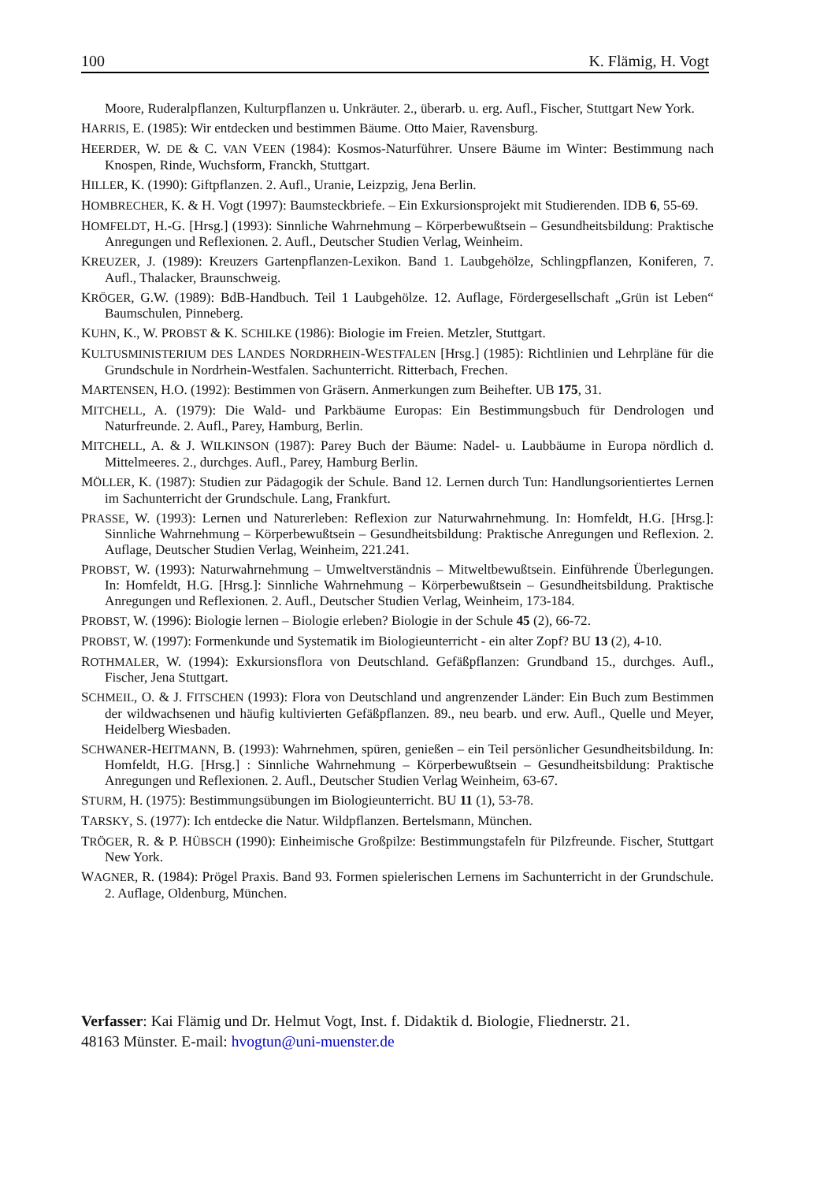100 K. Flämig, H. Vogt
Moore, Ruderalpflanzen, Kulturpflanzen u. Unkräuter. 2., überarb. u. erg. Aufl., Fischer, Stuttgart New York.
HARRIS, E. (1985): Wir entdecken und bestimmen Bäume. Otto Maier, Ravensburg.
HEERDER, W. DE & C. VAN VEEN (1984): Kosmos-Naturführer. Unsere Bäume im Winter: Bestimmung nach Knospen, Rinde, Wuchsform, Franckh, Stuttgart.
HILLER, K. (1990): Giftpflanzen. 2. Aufl., Uranie, Leizpzig, Jena Berlin.
HOMBRECHER, K. & H. Vogt (1997): Baumsteckbriefe. – Ein Exkursionsprojekt mit Studierenden. IDB 6, 55-69.
HOMFELDT, H.-G. [Hrsg.] (1993): Sinnliche Wahrnehmung – Körperbewußtsein – Gesundheitsbildung: Praktische Anregungen und Reflexionen. 2. Aufl., Deutscher Studien Verlag, Weinheim.
KREUZER, J. (1989): Kreuzers Gartenpflanzen-Lexikon. Band 1. Laubgehölze, Schlingpflanzen, Koniferen, 7. Aufl., Thalacker, Braunschweig.
KRÖGER, G.W. (1989): BdB-Handbuch. Teil 1 Laubgehölze. 12. Auflage, Fördergesellschaft „Grün ist Leben“ Baumschulen, Pinneberg.
KUHN, K., W. PROBST & K. SCHILKE (1986): Biologie im Freien. Metzler, Stuttgart.
KULTUSMINISTERIUM DES LANDES NORDRHEIN-WESTFALEN [Hrsg.] (1985): Richtlinien und Lehrpläne für die Grundschule in Nordrhein-Westfalen. Sachunterricht. Ritterbach, Frechen.
MARTENSEN, H.O. (1992): Bestimmen von Gräsern. Anmerkungen zum Beihefter. UB 175, 31.
MITCHELL, A. (1979): Die Wald- und Parkbäume Europas: Ein Bestimmungsbuch für Dendrologen und Naturfreunde. 2. Aufl., Parey, Hamburg, Berlin.
MITCHELL, A. & J. WILKINSON (1987): Parey Buch der Bäume: Nadel- u. Laubbäume in Europa nördlich d. Mittelmeeres. 2., durchges. Aufl., Parey, Hamburg Berlin.
MÖLLER, K. (1987): Studien zur Pädagogik der Schule. Band 12. Lernen durch Tun: Handlungsorientiertes Lernen im Sachunterricht der Grundschule. Lang, Frankfurt.
PRASSE, W. (1993): Lernen und Naturerleben: Reflexion zur Naturwahrnehmung. In: Homfeldt, H.G. [Hrsg.]: Sinnliche Wahrnehmung – Körperbewußtsein – Gesundheitsbildung: Praktische Anregungen und Reflexion. 2. Auflage, Deutscher Studien Verlag, Weinheim, 221.241.
PROBST, W. (1993): Naturwahrnehmung – Umweltverständnis – Mitweltbewußtsein. Einführende Überlegungen. In: Homfeldt, H.G. [Hrsg.]: Sinnliche Wahrnehmung – Körperbewußtsein – Gesundheitsbildung. Praktische Anregungen und Reflexionen. 2. Aufl., Deutscher Studien Verlag, Weinheim, 173-184.
PROBST, W. (1996): Biologie lernen – Biologie erleben? Biologie in der Schule 45 (2), 66-72.
PROBST, W. (1997): Formenkunde und Systematik im Biologieunterricht - ein alter Zopf? BU 13 (2), 4-10.
ROTHMALER, W. (1994): Exkursionsflora von Deutschland. Gefäßpflanzen: Grundband 15., durchges. Aufl., Fischer, Jena Stuttgart.
SCHMEIL, O. & J. FITSCHEN (1993): Flora von Deutschland und angrenzender Länder: Ein Buch zum Bestimmen der wildwachsenen und häufig kultivierten Gefäßpflanzen. 89., neu bearb. und erw. Aufl., Quelle und Meyer, Heidelberg Wiesbaden.
SCHWANER-HEITMANN, B. (1993): Wahrnehmen, spüren, genießen – ein Teil persönlicher Gesundheitsbildung. In: Homfeldt, H.G. [Hrsg.] : Sinnliche Wahrnehmung – Körperbewußtsein – Gesundheitsbildung: Praktische Anregungen und Reflexionen. 2. Aufl., Deutscher Studien Verlag Weinheim, 63-67.
STURM, H. (1975): Bestimmungsübungen im Biologieunterricht. BU 11 (1), 53-78.
TARSKY, S. (1977): Ich entdecke die Natur. Wildpflanzen. Bertelsmann, München.
TRÖGER, R. & P. HÜBSCH (1990): Einheimische Großpilze: Bestimmungstafeln für Pilzfreunde. Fischer, Stuttgart New York.
WAGNER, R. (1984): Prögel Praxis. Band 93. Formen spielerischen Lernens im Sachunterricht in der Grundschule. 2. Auflage, Oldenburg, München.
Verfasser: Kai Flämig und Dr. Helmut Vogt, Inst. f. Didaktik d. Biologie, Fliednerstr. 21.
48163 Münster. E-mail: hvogtun@uni-muenster.de